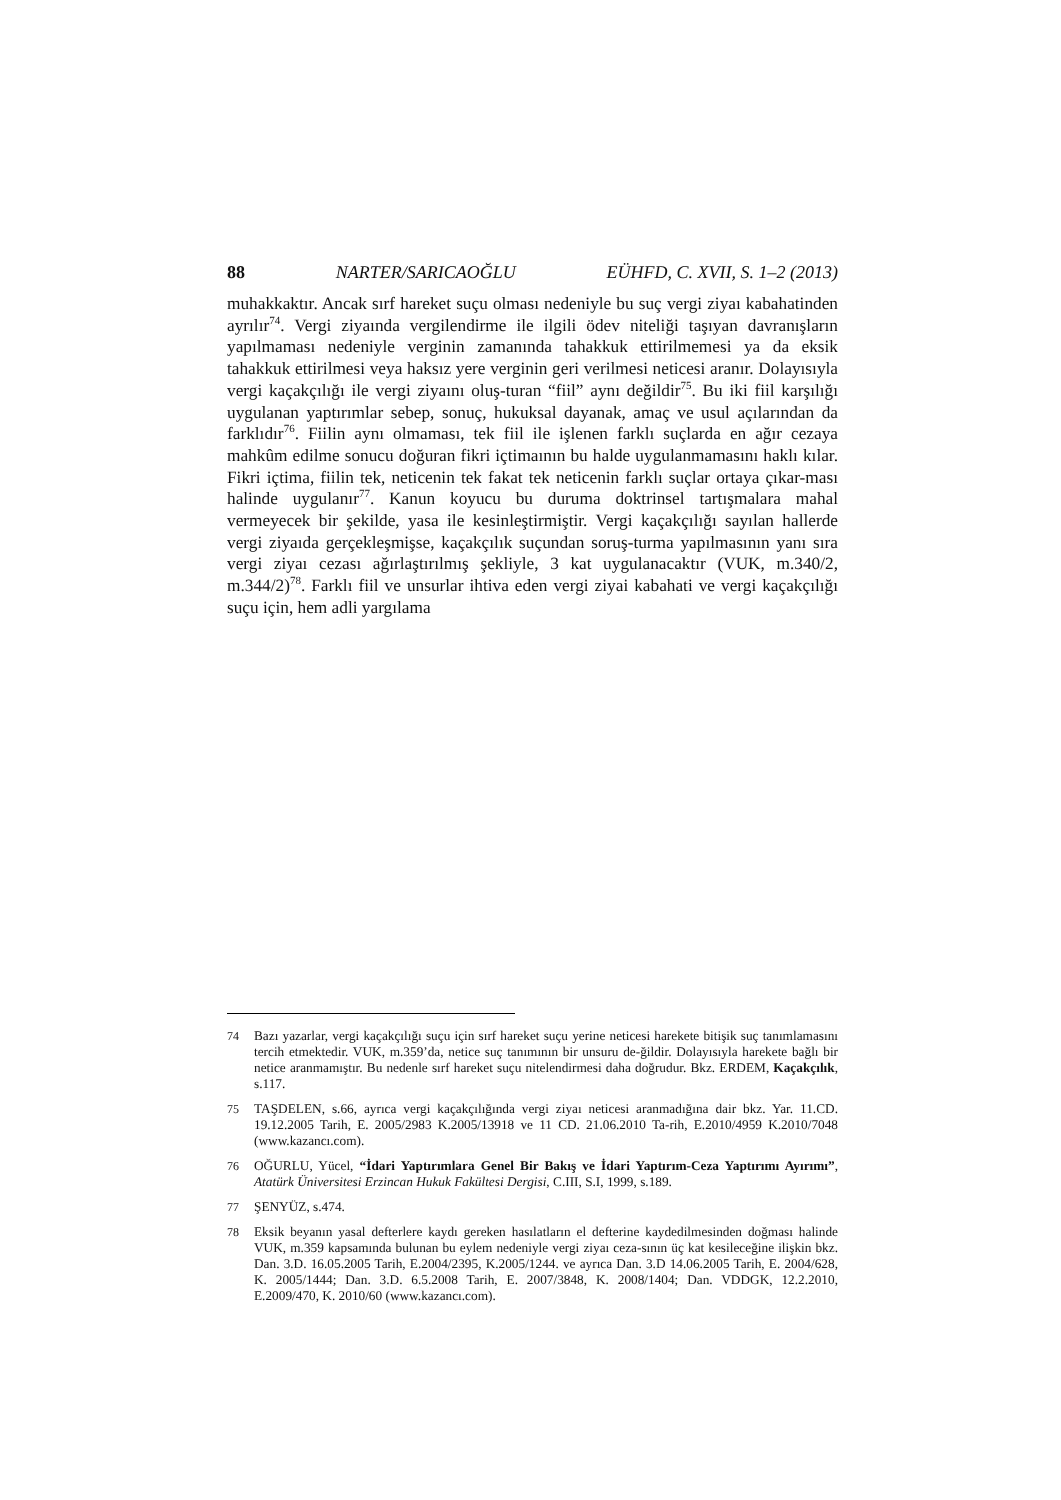88 NARTER/SARICAOĞLU EÜHFD, C. XVII, S. 1–2 (2013)
muhakkaktır. Ancak sırf hareket suçu olması nedeniyle bu suç vergi ziyaı kabahatinden ayrılır<sup>74</sup>. Vergi ziyaında vergilendirme ile ilgili ödev niteliği taşıyan davranışların yapılmaması nedeniyle verginin zamanında tahakkuk ettirilmemesi ya da eksik tahakkuk ettirilmesi veya haksız yere verginin geri verilmesi neticesi aranır. Dolayısıyla vergi kaçakçılığı ile vergi ziyaını oluş-turan “fiil” aynı değildir<sup>75</sup>. Bu iki fiil karşılığı uygulanan yaptırımlar sebep, sonuç, hukuksal dayanak, amaç ve usul açılarından da farklıdır<sup>76</sup>. Fiilin aynı olmaması, tek fiil ile işlenen farklı suçlarda en ağır cezaya mahkûm edilme sonucu doğuran fikri içtimaının bu halde uygulanmamasını haklı kılar. Fikri içtima, fiilin tek, neticenin tek fakat tek neticenin farklı suçlar ortaya çıkar-ması halinde uygulanır<sup>77</sup>. Kanun koyucu bu duruma doktrinsel tartışmalara mahal vermeyecek bir şekilde, yasa ile kesinleştirmiştir. Vergi kaçakçılığı sayılan hallerde vergi ziyaıda gerçekleşmişse, kaçakçılık suçundan soruş-turma yapılmasının yanı sıra vergi ziyaı cezası ağırlaştırılmış şekliyle, 3 kat uygulanacaktır (VUK, m.340/2, m.344/2)<sup>78</sup>. Farklı fiil ve unsurlar ihtiva eden vergi ziyai kabahati ve vergi kaçakçılığı suçu için, hem adli yargılama
74 Bazı yazarlar, vergi kaçakçılığı suçu için sırf hareket suçu yerine neticesi harekete bitişik suç tanımlamasını tercih etmektedir. VUK, m.359’da, netice suç tanımının bir unsuru de-ğildir. Dolayısıyla harekete bağlı bir netice aranmamıştır. Bu nedenle sırf hareket suçu nitelendirmesi daha doğrudur. Bkz. ERDEM, Kaçakçılık, s.117.
75 TAŞDELEN, s.66, ayrıca vergi kaçakçılığında vergi ziyaı neticesi aranmadığına dair bkz. Yar. 11.CD. 19.12.2005 Tarih, E. 2005/2983 K.2005/13918 ve 11 CD. 21.06.2010 Ta-rih, E.2010/4959 K.2010/7048 (www.kazancı.com).
76 OĞURLU, Yücel, “İdari Yaptırımlara Genel Bir Bakış ve İdari Yaptırım-Ceza Yaptırımı Ayırımı”, Atatürk Üniversitesi Erzincan Hukuk Fakültesi Dergisi, C.III, S.I, 1999, s.189.
77 ŞENYÜZ, s.474.
78 Eksik beyanın yasal defterlere kaydı gereken hasılatların el defterine kaydedilmesinden doğması halinde VUK, m.359 kapsamında bulunan bu eylem nedeniyle vergi ziyaı ceza-sının üç kat kesileceğine ilişkin bkz. Dan. 3.D. 16.05.2005 Tarih, E.2004/2395, K.2005/1244. ve ayrıca Dan. 3.D 14.06.2005 Tarih, E. 2004/628, K. 2005/1444; Dan. 3.D. 6.5.2008 Tarih, E. 2007/3848, K. 2008/1404; Dan. VDDGK, 12.2.2010, E.2009/470, K. 2010/60 (www.kazancı.com).